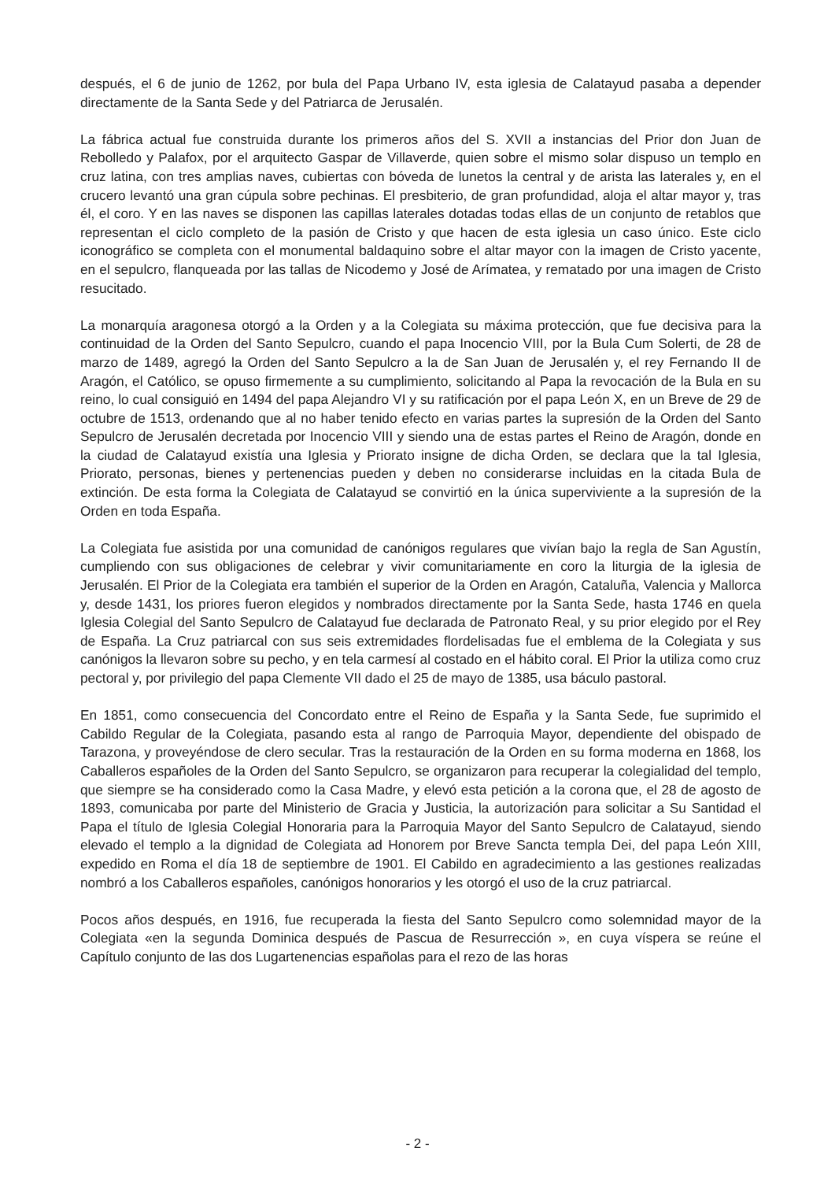después, el 6 de junio de 1262, por bula del Papa Urbano IV, esta iglesia de Calatayud pasaba a depender directamente de la Santa Sede y del Patriarca de Jerusalén.
La fábrica actual fue construida durante los primeros años del S. XVII a instancias del Prior don Juan de Rebolledo y Palafox, por el arquitecto Gaspar de Villaverde, quien sobre el mismo solar dispuso un templo en cruz latina, con tres amplias naves, cubiertas con bóveda de lunetos la central y de arista las laterales y, en el crucero levantó una gran cúpula sobre pechinas. El presbiterio, de gran profundidad, aloja el altar mayor y, tras él, el coro. Y en las naves se disponen las capillas laterales dotadas todas ellas de un conjunto de retablos que representan el ciclo completo de la pasión de Cristo y que hacen de esta iglesia un caso único. Este ciclo iconográfico se completa con el monumental baldaquino sobre el altar mayor con la imagen de Cristo yacente, en el sepulcro, flanqueada por las tallas de Nicodemo y José de Arímatea, y rematado por una imagen de Cristo resucitado.
La monarquía aragonesa otorgó a la Orden y a la Colegiata su máxima protección, que fue decisiva para la continuidad de la Orden del Santo Sepulcro, cuando el papa Inocencio VIII, por la Bula Cum Solerti, de 28 de marzo de 1489, agregó la Orden del Santo Sepulcro a la de San Juan de Jerusalén y, el rey Fernando II de Aragón, el Católico, se opuso firmemente a su cumplimiento, solicitando al Papa la revocación de la Bula en su reino, lo cual consiguió en 1494 del papa Alejandro VI y su ratificación por el papa León X, en un Breve de 29 de octubre de 1513, ordenando que al no haber tenido efecto en varias partes la supresión de la Orden del Santo Sepulcro de Jerusalén decretada por Inocencio VIII y siendo una de estas partes el Reino de Aragón, donde en la ciudad de Calatayud existía una Iglesia y Priorato insigne de dicha Orden, se declara que la tal Iglesia, Priorato, personas, bienes y pertenencias pueden y deben no considerarse incluidas en la citada Bula de extinción. De esta forma la Colegiata de Calatayud se convirtió en la única superviviente a la supresión de la Orden en toda España.
La Colegiata fue asistida por una comunidad de canónigos regulares que vivían bajo la regla de San Agustín, cumpliendo con sus obligaciones de celebrar y vivir comunitariamente en coro la liturgia de la iglesia de Jerusalén. El Prior de la Colegiata era también el superior de la Orden en Aragón, Cataluña, Valencia y Mallorca y, desde 1431, los priores fueron elegidos y nombrados directamente por la Santa Sede, hasta 1746 en quela Iglesia Colegial del Santo Sepulcro de Calatayud fue declarada de Patronato Real, y su prior elegido por el Rey de España. La Cruz patriarcal con sus seis extremidades flordelisadas fue el emblema de la Colegiata y sus canónigos la llevaron sobre su pecho, y en tela carmesí al costado en el hábito coral. El Prior la utiliza como cruz pectoral y, por privilegio del papa Clemente VII dado el 25 de mayo de 1385, usa báculo pastoral.
En 1851, como consecuencia del Concordato entre el Reino de España y la Santa Sede, fue suprimido el Cabildo Regular de la Colegiata, pasando esta al rango de Parroquia Mayor, dependiente del obispado de Tarazona, y proveyéndose de clero secular. Tras la restauración de la Orden en su forma moderna en 1868, los Caballeros españoles de la Orden del Santo Sepulcro, se organizaron para recuperar la colegialidad del templo, que siempre se ha considerado como la Casa Madre, y elevó esta petición a la corona que, el 28 de agosto de 1893, comunicaba por parte del Ministerio de Gracia y Justicia, la autorización para solicitar a Su Santidad el Papa el título de Iglesia Colegial Honoraria para la Parroquia Mayor del Santo Sepulcro de Calatayud, siendo elevado el templo a la dignidad de Colegiata ad Honorem por Breve Sancta templa Dei, del papa León XIII, expedido en Roma el día 18 de septiembre de 1901. El Cabildo en agradecimiento a las gestiones realizadas nombró a los Caballeros españoles, canónigos honorarios y les otorgó el uso de la cruz patriarcal.
Pocos años después, en 1916, fue recuperada la fiesta del Santo Sepulcro como solemnidad mayor de la Colegiata «en la segunda Dominica después de Pascua de Resurrección », en cuya víspera se reúne el Capítulo conjunto de las dos Lugartenencias españolas para el rezo de las horas
- 2 -